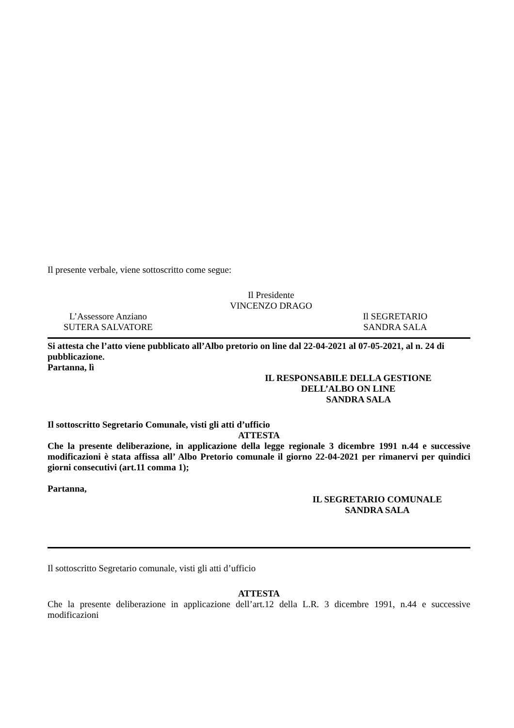Il presente verbale, viene sottoscritto come segue:
Il Presidente
VINCENZO DRAGO
L’Assessore Anziano
SUTERA SALVATORE
Il SEGRETARIO
SANDRA SALA
Si attesta che l’atto viene pubblicato all’Albo pretorio on line dal 22-04-2021 al 07-05-2021, al n. 24 di pubblicazione.
Partanna, lì
IL RESPONSABILE DELLA GESTIONE
DELL’ALBO ON LINE
SANDRA SALA
Il sottoscritto Segretario Comunale, visti gli atti d’ufficio
ATTESTA
Che la presente deliberazione, in applicazione della legge regionale 3 dicembre 1991 n.44 e successive modificazioni è stata affissa all’ Albo Pretorio comunale il giorno 22-04-2021 per rimanervi per quindici giorni consecutivi (art.11 comma 1);
Partanna,
IL SEGRETARIO COMUNALE
SANDRA SALA
Il sottoscritto Segretario comunale, visti gli atti d’ufficio
ATTESTA
Che la presente deliberazione in applicazione dell’art.12 della L.R. 3 dicembre 1991, n.44 e successive modificazioni